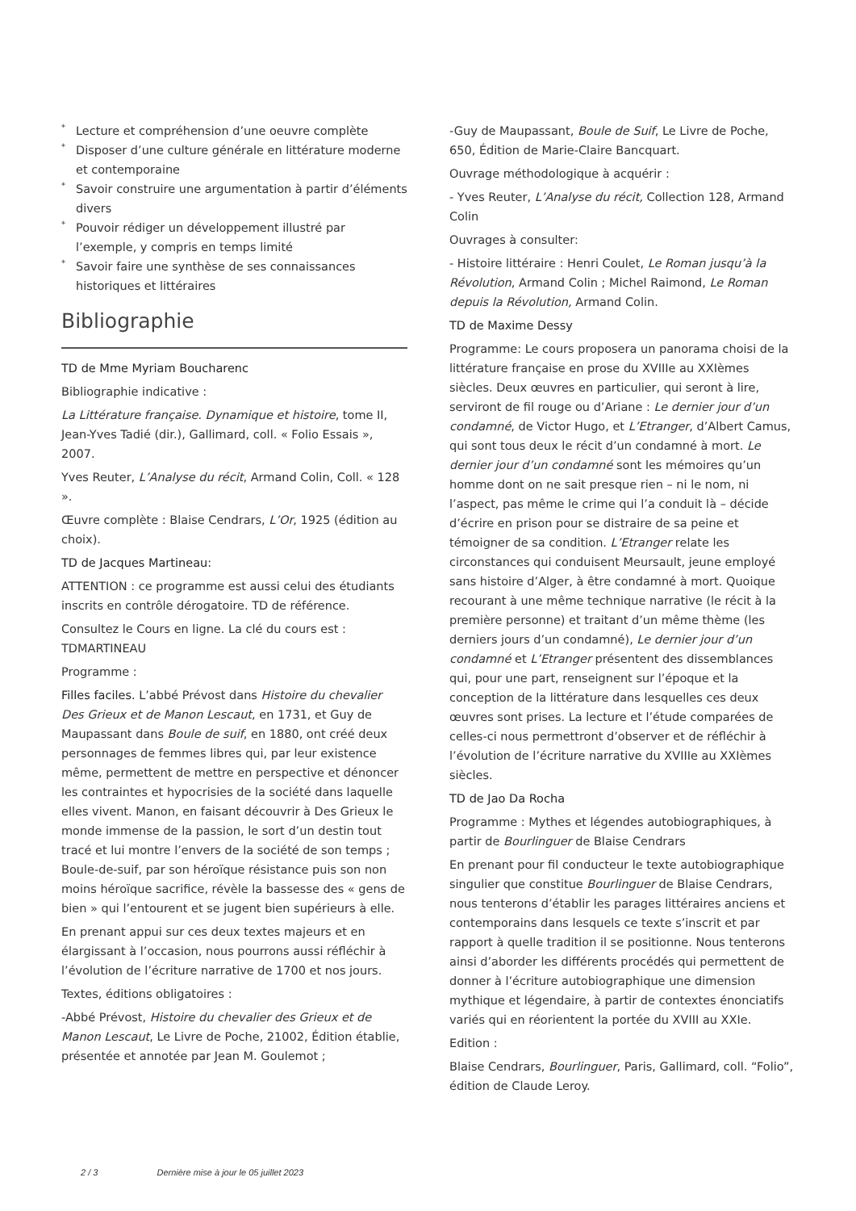* Lecture et compréhension d’une oeuvre complète
* Disposer d’une culture générale en littérature moderne et contemporaine
* Savoir construire une argumentation à partir d’éléments divers
* Pouvoir rédiger un développement illustré par l’exemple, y compris en temps limité
* Savoir faire une synthèse de ses connaissances historiques et littéraires
Bibliographie
TD de Mme Myriam Boucharenc
Bibliographie indicative :
La Littérature française. Dynamique et histoire, tome II, Jean-Yves Tadié (dir.), Gallimard, coll. « Folio Essais », 2007.
Yves Reuter, L’Analyse du récit, Armand Colin, Coll. « 128 ».
Œuvre complète : Blaise Cendrars, L’Or, 1925 (édition au choix).
TD de Jacques Martineau:
ATTENTION : ce programme est aussi celui des étudiants inscrits en contrôle dérogatoire. TD de référence.
Consultez le Cours en ligne. La clé du cours est : TDMARTINEAU
Programme :
Filles faciles. L’abbé Prévost dans Histoire du chevalier Des Grieux et de Manon Lescaut, en 1731, et Guy de Maupassant dans Boule de suif, en 1880, ont créé deux personnages de femmes libres qui, par leur existence même, permettent de mettre en perspective et dénoncer les contraintes et hypocrisies de la société dans laquelle elles vivent. Manon, en faisant découvrir à Des Grieux le monde immense de la passion, le sort d’un destin tout tracé et lui montre l’envers de la société de son temps ; Boule-de-suif, par son héroïque résistance puis son non moins héroïque sacrifice, révèle la bassesse des « gens de bien » qui l’entourent et se jugent bien supérieurs à elle.
En prenant appui sur ces deux textes majeurs et en élargissant à l’occasion, nous pourrons aussi réfléchir à l’évolution de l’écriture narrative de 1700 et nos jours.
Textes, éditions obligatoires :
-Abbé Prévost, Histoire du chevalier des Grieux et de Manon Lescaut, Le Livre de Poche, 21002, Édition établie, présentée et annotée par Jean M. Goulemot ;
-Guy de Maupassant, Boule de Suif, Le Livre de Poche, 650, Édition de Marie-Claire Bancquart.
Ouvrage méthodologique à acquérir :
- Yves Reuter, L’Analyse du récit, Collection 128, Armand Colin
Ouvrages à consulter:
- Histoire littéraire : Henri Coulet, Le Roman jusqu’à la Révolution, Armand Colin ; Michel Raimond, Le Roman depuis la Révolution, Armand Colin.
TD de Maxime Dessy
Programme: Le cours proposera un panorama choisi de la littérature française en prose du XVIIIe au XXIèmes siècles. Deux œuvres en particulier, qui seront à lire, serviront de fil rouge ou d’Ariane : Le dernier jour d’un condamné, de Victor Hugo, et L’Etranger, d’Albert Camus, qui sont tous deux le récit d’un condamné à mort. Le dernier jour d’un condamné sont les mémoires qu’un homme dont on ne sait presque rien – ni le nom, ni l’aspect, pas même le crime qui l’a conduit là – décide d’écrire en prison pour se distraire de sa peine et témoigner de sa condition. L’Etranger relate les circonstances qui conduisent Meursault, jeune employé sans histoire d’Alger, à être condamné à mort. Quoique recourant à une même technique narrative (le récit à la première personne) et traitant d’un même thème (les derniers jours d’un condamné), Le dernier jour d’un condamné et L’Etranger présentent des dissemblances qui, pour une part, renseignent sur l’époque et la conception de la littérature dans lesquelles ces deux œuvres sont prises. La lecture et l’étude comparées de celles-ci nous permettront d’observer et de réfléchir à l’évolution de l’écriture narrative du XVIIIe au XXIèmes siècles.
TD de Jao Da Rocha
Programme : Mythes et légendes autobiographiques, à partir de Bourlinguer de Blaise Cendrars
En prenant pour fil conducteur le texte autobiographique singulier que constitue Bourlinguer de Blaise Cendrars, nous tenterons d’établir les parages littéraires anciens et contemporains dans lesquels ce texte s’inscrit et par rapport à quelle tradition il se positionne. Nous tenterons ainsi d’aborder les différents procédés qui permettent de donner à l’écriture autobiographique une dimension mythique et légendaire, à partir de contextes énonciatifs variés qui en réorientent la portée du XVIII au XXIe.
Edition :
Blaise Cendrars, Bourlinguer, Paris, Gallimard, coll. “Folio”, édition de Claude Leroy.
2 / 3 Dernière mise à jour le 05 juillet 2023